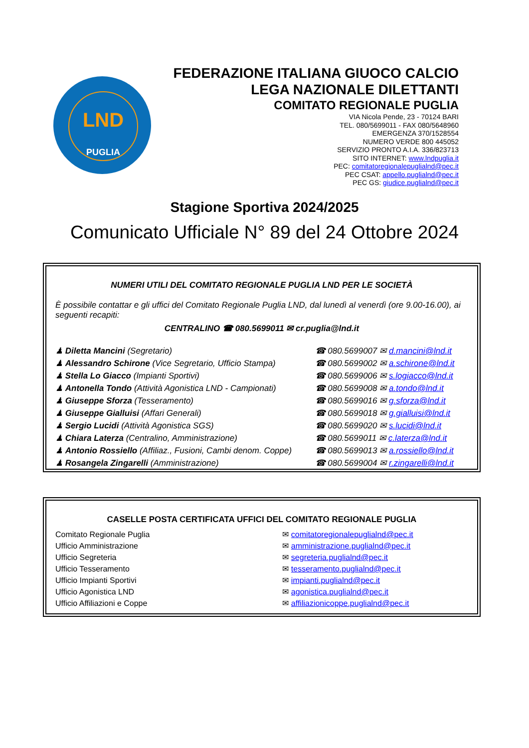LND
PUGLIA
FEDERAZIONE ITALIANA GIUOCO CALCIO
LEGA NAZIONALE DILETTANTI
COMITATO REGIONALE PUGLIA
VIA Nicola Pende, 23 - 70124 BARI
TEL. 080/5699011 - FAX 080/5648960
EMERGENZA 370/1528554
NUMERO VERDE 800 445052
SERVIZIO PRONTO A.I.A. 336/823713
SITO INTERNET: www.lndpuglia.it
PEC: comitatoregionalepuglialnd@pec.it
PEC CSAT: appello.puglialnd@pec.it
PEC GS: giudice.puglialnd@pec.it
Stagione Sportiva 2024/2025
Comunicato Ufficiale N° 89 del 24 Ottobre 2024
NUMERI UTILI DEL COMITATO REGIONALE PUGLIA LND PER LE SOCIETÀ
È possibile contattar e gli uffici del Comitato Regionale Puglia LND, dal lunedì al venerdì (ore 9.00-16.00), ai seguenti recapiti:
CENTRALINO ☎ 080.5699011 ✉ cr.puglia@lnd.it
| ♟ Diletta Mancini (Segretario) | ☎ 080.5699007 ✉ d.mancini@lnd.it |
| ♟ Alessandro Schirone (Vice Segretario, Ufficio Stampa) | ☎ 080.5699002 ✉ a.schirone@lnd.it |
| ♟ Stella Lo Giacco (Impianti Sportivi) | ☎ 080.5699006 ✉ s.logiacco@lnd.it |
| ♟ Antonella Tondo (Attività Agonistica LND - Campionati) | ☎ 080.5699008 ✉ a.tondo@lnd.it |
| ♟ Giuseppe Sforza (Tesseramento) | ☎ 080.5699016 ✉ g.sforza@lnd.it |
| ♟ Giuseppe Gialluisi (Affari Generali) | ☎ 080.5699018 ✉ g.gialluisi@lnd.it |
| ♟ Sergio Lucidi (Attività Agonistica SGS) | ☎ 080.5699020 ✉ s.lucidi@lnd.it |
| ♟ Chiara Laterza (Centralino, Amministrazione) | ☎ 080.5699011 ✉ c.laterza@lnd.it |
| ♟ Antonio Rossiello (Affiliaz., Fusioni, Cambi denom. Coppe) | ☎ 080.5699013 ✉ a.rossiello@lnd.it |
| ♟ Rosangela Zingarelli (Amministrazione) | ☎ 080.5699004 ✉ r.zingarelli@lnd.it |
CASELLE POSTA CERTIFICATA UFFICI DEL COMITATO REGIONALE PUGLIA
| Comitato Regionale Puglia | ✉ comitatoregionalepuglialnd@pec.it |
| Ufficio Amministrazione | ✉ amministrazione.puglialnd@pec.it |
| Ufficio Segreteria | ✉ segreteria.puglialnd@pec.it |
| Ufficio Tesseramento | ✉ tesseramento.puglialnd@pec.it |
| Ufficio Impianti Sportivi | ✉ impianti.puglialnd@pec.it |
| Ufficio Agonistica LND | ✉ agonistica.puglialnd@pec.it |
| Ufficio Affiliazioni e Coppe | ✉ affiliazionicoppe.puglialnd@pec.it |